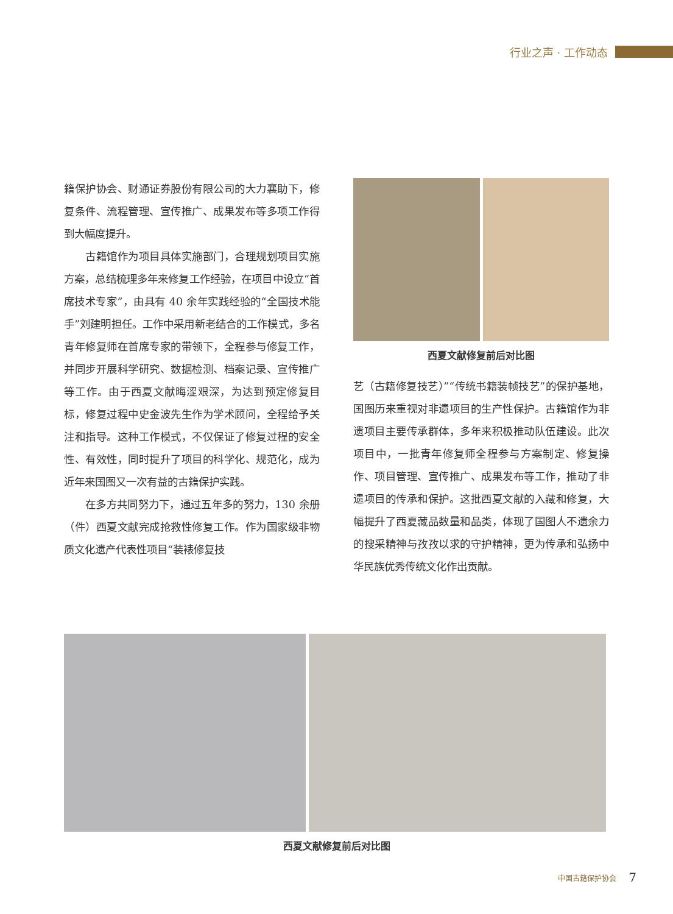行业之声 · 工作动态
籍保护协会、财通证券股份有限公司的大力襄助下，修复条件、流程管理、宣传推广、成果发布等多项工作得到大幅度提升。
古籍馆作为项目具体实施部门，合理规划项目实施方案，总结梳理多年来修复工作经验，在项目中设立“首席技术专家”，由具有 40 余年实践经验的“全国技术能手”刘建明担任。工作中采用新老结合的工作模式，多名青年修复师在首席专家的带领下，全程参与修复工作，并同步开展科学研究、数据检测、档案记录、宣传推广等工作。由于西夏文献晦涩艰深，为达到预定修复目标，修复过程中史金波先生作为学术顾问，全程给予关注和指导。这种工作模式，不仅保证了修复过程的安全性、有效性，同时提升了项目的科学化、规范化，成为近年来国图又一次有益的古籍保护实践。
在多方共同努力下，通过五年多的努力，130 余册（件）西夏文献完成抢救性修复工作。作为国家级非物质文化遗产代表性项目“装裱修复技
西夏文献修复前后对比图
艺（古籍修复技艺）”“传统书籍装帧技艺”的保护基地，国图历来重视对非遗项目的生产性保护。古籍馆作为非遗项目主要传承群体，多年来积极推动队伍建设。此次项目中，一批青年修复师全程参与方案制定、修复操作、项目管理、宣传推广、成果发布等工作，推动了非遗项目的传承和保护。这批西夏文献的入藏和修复，大幅提升了西夏藏品数量和品类，体现了国图人不遗余力的搜采精神与孜孜以求的守护精神，更为传承和弘扬中华民族优秀传统文化作出贡献。
西夏文献修复前后对比图
中国古籍保护协会 7